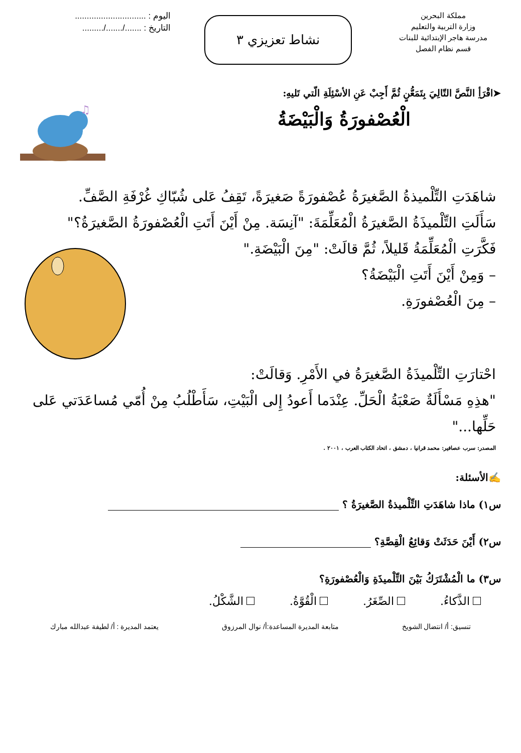مملكة البحرين
وزارة التربية والتعليم
مدرسة هاجر الإبتدائية للبنات
قسم نظام الفصل
نشاط تعزيزي ٣
اليوم : ..............................
التاريخ : ......./......./.........
➤اقْرَأِ النَّصَّ التّالِيَ بِتَمَعُّنٍ ثُمَّ أَجِبْ عَنِ الأسْئِلَةِ الّتي تَليهِ:
الْعُصْفورَةُ وَالْبَيْضَةُ
♫
شاهَدَتِ التِّلْميذةُ الصَّغيرَةُ عُصْفورَةً صَغيرَةً، تَقِفُ عَلى شُبّاكِ غُرْفَةِ الصَّفِّ.
سَأَلَتِ التِّلْميذَةُ الصَّغيرَةُ الْمُعَلِّمَةَ: "آنِسَة. مِنْ أَيْنَ أَتَتِ الْعُصْفورَةُ الصَّغيرَةُ؟"
فَكَّرَتِ الْمُعَلِّمَةُ قَليلاً، ثُمَّ قالَتْ: "مِنَ الْبَيْضَةِ."
– وَمِنْ أَيْنَ أَتَتِ الْبَيْضَةُ؟
– مِنَ الْعُصْفورَةِ.
احْتارَتِ التِّلْميذَةُ الصَّغيرَةُ في الأَمْرِ. وَقالَتْ:
"هذِهِ مَسْأَلَةٌ صَعْبَةُ الْحَلِّ. عِنْدَما أَعودُ إِلى الْبَيْتِ، سَأَطْلُبُ مِنْ أُمّي مُساعَدَتي عَلى حَلِّها..."
المصدر: سرب عصافير: محمد قرانيا ، دمشق ، اتحاد الكتاب العرب ، ٢٠٠١ .
✍الأسئلة:
س١) ماذا شاهَدَتِ التِّلْميذةُ الصَّغيرَةُ ؟
س٢) أَيْنَ حَدَثَتْ وَقائِعُ الْقِصَّةِ؟
س٣) ما الْمُشْتَرَكُ بَيْنَ التِّلْميذَةِ وَالْعُصْفورَةِ؟
الذَّكاءُ. الصِّغَرُ. الْقُوَّةُ. الشَّكْلُ.
تنسيق: أ/ انتضال الشويخ متابعة المديرة المساعدة:أ/ نوال المرزوق يعتمد المديرة : أ/ لطيفة عبدالله مبارك